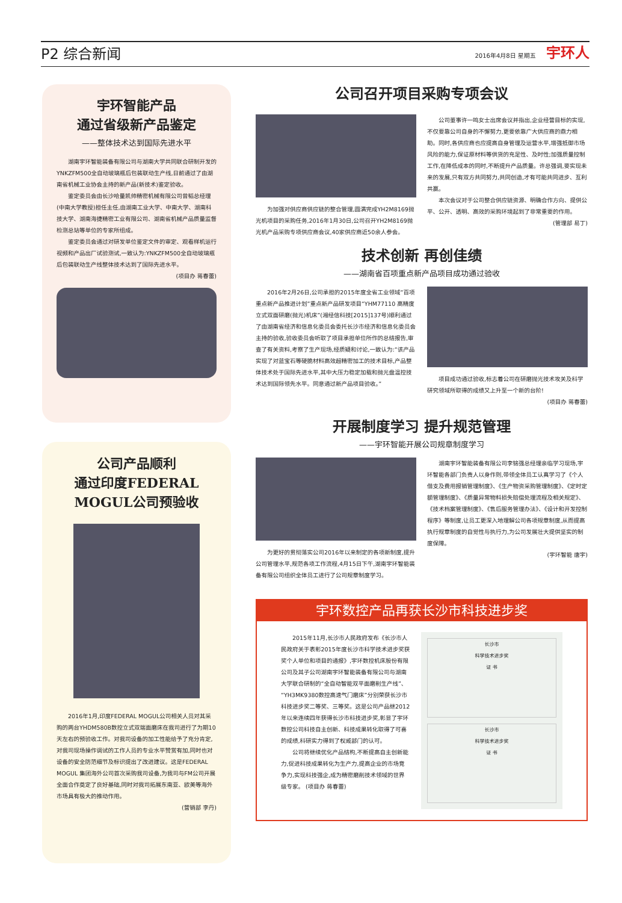P2 综合新闻 2016年4月8日 星期五 宇环人
宇环智能产品
通过省级新产品鉴定
——整体技术达到国际先进水平
湖南宇环智能装备有限公司与湖南大学共同联合研制开发的YNKZFM500全自动玻璃瓶后包装联动生产线,日前通过了由湖南省机械工业协会主持的新产品(新技术)鉴定验收。
鉴定委员会由长沙哈量凯帅精密机械有限公司曾韬总经理(中南大学教授)担任主任,由湖南工业大学、中南大学、湖南科技大学、湖南海捷精密工业有限公司、湖南省机械产品质量监督检测总站等单位的专家所组成。
鉴定委员会通过对研发单位鉴定文件的审定、观看样机运行视频和产品出厂试验测试,一致认为:YNKZFM500全自动玻璃瓶后包装联动生产线整体技术达到了国际先进水平。
(项目办 蒋春蕾)
公司产品顺利
通过印度FEDERAL
MOGUL公司预验收
2016年1月,印度FEDERAL MOGUL公司相关人员对其采购的两台YHDM580B数控立式双端面磨床在我司进行了为期10天左右的预验收工作。对我司设备的加工性能给予了充分肯定,对我司现场操作调试的工作人员的专业水平赞赏有加,同时也对设备的安全防范细节及标识提出了改进建议。这是FEDERAL MOGUL 集团海外公司首次采购我司设备,为我司与FM公司开展全面合作奠定了良好基础,同时对我司拓展东南亚、欧美等海外市场具有极大的推动作用。
(营销部 李丹)
公司召开项目采购专项会议
为加强对供应商供应链的整合管理,圆满完成YH2M8169抛光机项目的采购任务,2016年1月30日,公司召开YH2M8169抛光机产品采购专项供应商会议,40家供应商近50余人参会。
公司董事许一鸣女士出席会议并指出,企业经营目标的实现,不仅要靠公司自身的不懈努力,更要依靠广大供应商的鼎力相助。同时,各供应商也应提高自身管理及运营水平,增强抵御市场风险的能力,保证原材料等供货的充足性、及时性;加强质量控制工作,在降低成本的同时,不断提升产品质量。许总强调,要实现未来的发展,只有双方共同努力,共同创造,才有可能共同进步、互利共赢。
本次会议对于公司整合供应链资源、明确合作方向、提供公平、公开、透明、高效的采购环境起到了非常重要的作用。
(管理部 易丁)
技术创新 再创佳绩
——湖南省百项重点新产品项目成功通过验收
2016年2月26日,公司承担的2015年度全省工业领域“百项重点新产品推进计划”重点新产品研发项目“YHM77110 高精度立式双面研磨(抛光)机床”(湘经信科技[2015]137号)顺利通过了由湖南省经济和信息化委员会委托长沙市经济和信息化委员会主持的验收,验收委员会听取了项目承担单位所作的总结报告,审查了有关资料,考察了生产现场,经质疑和讨论,一致认为:“该产品实现了对蓝宝石等硬脆材料高效超精密加工的技术目标,产品整体技术处于国际先进水平,其中大压力稳定加载和抛光盘温控技术达到国际领先水平。同意通过新产品项目验收。”
项目成功通过验收,标志着公司在研磨抛光技术攻关及科学研究领域所取得的成绩又上升至一个新的台阶! (项目办 蒋春蕾)
开展制度学习 提升规范管理
——宇环智能开展公司规章制度学习
为更好的贯彻落实公司2016年以来制定的各项新制度,提升公司管理水平,规范各项工作流程,4月15日下午,湖南宇环智能装备有限公司组织全体员工进行了公司规章制度学习。
湖南宇环智能装备有限公司李铭强总经理亲临学习现场,宇环智能各部门负责人以身作则,带领全体员工认真学习了《个人借支及费用报销管理制度》、《生产物资采购管理制度》、《定时定额管理制度》、《质量异常物料损失赔偿处理流程及相关规定》、《技术档案管理制度》、《售后服务管理办法》、《设计和开发控制程序》等制度,让员工更深入地理解公司各项规章制度,从而提高执行规章制度的自觉性与执行力,为公司发展壮大提供坚实的制度保障。
(宇环智能 唐宇)
宇环数控产品再获长沙市科技进步奖
2015年11月,长沙市人民政府发布《长沙市人民政府关于表彰2015年度长沙市科学技术进步奖获奖个人单位和项目的通报》,宇环数控机床股份有限公司及其子公司湖南宇环智能装备有限公司与湖南大学联合研制的“全自动智能双平面磨削生产线”、“YH3MK9380数控高速气门磨床”分别荣获长沙市科技进步奖二等奖、三等奖。这是公司产品继2012年以来连续四年获得长沙市科技进步奖,彰显了宇环数控公司科技自主创新、科技成果转化取得了可喜的成绩,科研实力得到了权威部门的认可。
公司将继续优化产品结构,不断提高自主创新能力,促进科技成果转化为生产力,提高企业的市场竞争力,实现科技强企,成为精密磨削技术领域的世界级专家。 (项目办 蒋春蕾)
长沙市
科学技术进步奖
证 书
长沙市
科学技术进步奖
证 书